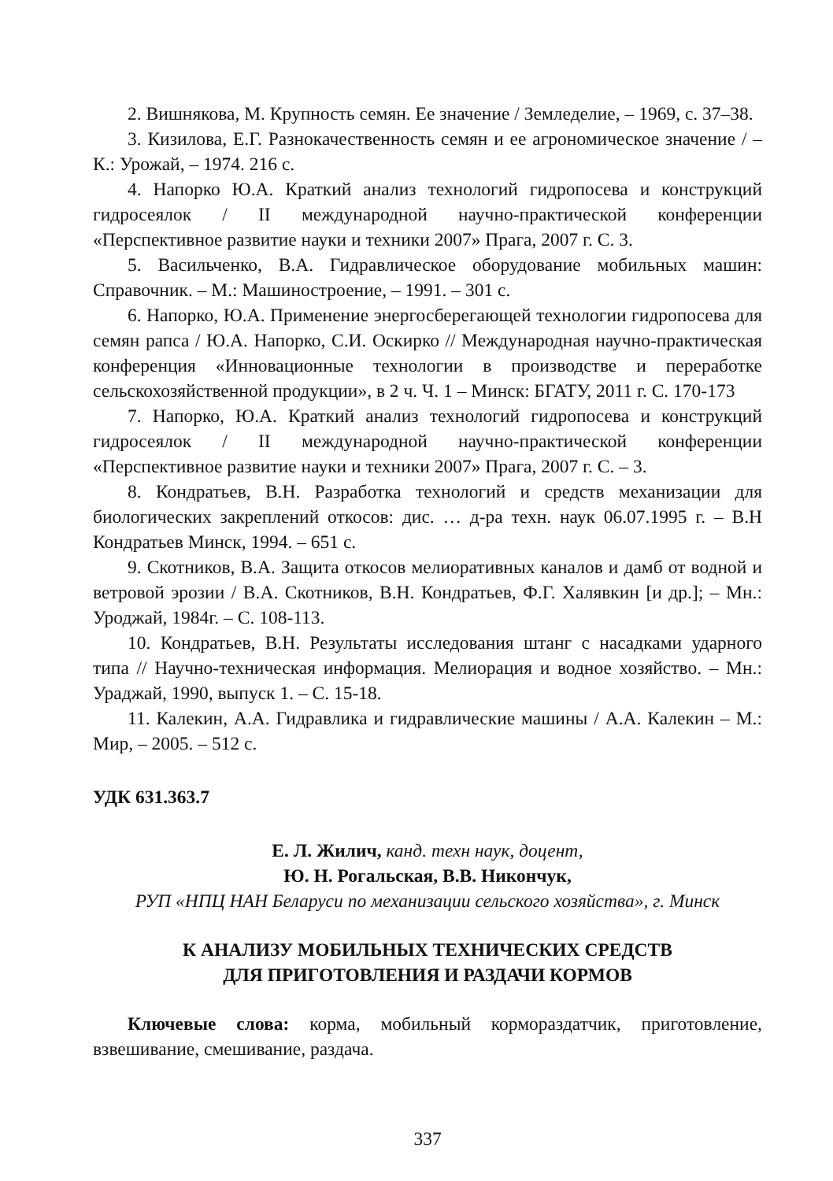2. Вишнякова, М. Крупность семян. Ее значение / Земледелие, – 1969, с. 37–38.
3. Кизилова, Е.Г. Разнокачественность семян и ее агрономическое значение / – К.: Урожай, – 1974. 216 с.
4. Напорко Ю.А. Краткий анализ технологий гидропосева и конструкций гидросеялок / II международной научно-практической конференции «Перспективное развитие науки и техники 2007» Прага, 2007 г. С. 3.
5. Васильченко, В.А. Гидравлическое оборудование мобильных машин: Справочник. – М.: Машиностроение, – 1991. – 301 с.
6. Напорко, Ю.А. Применение энергосберегающей технологии гидропосева для семян рапса / Ю.А. Напорко, С.И. Оскирко // Международная научно-практическая конференция «Инновационные технологии в производстве и переработке сельскохозяйственной продукции», в 2 ч. Ч. 1 – Минск: БГАТУ, 2011 г. С. 170-173
7. Напорко, Ю.А. Краткий анализ технологий гидропосева и конструкций гидросеялок / II международной научно-практической конференции «Перспективное развитие науки и техники 2007» Прага, 2007 г. С. – 3.
8. Кондратьев, В.Н. Разработка технологий и средств механизации для биологических закреплений откосов: дис. … д-ра техн. наук 06.07.1995 г. – В.Н Кондратьев Минск, 1994. – 651 с.
9. Скотников, В.А. Защита откосов мелиоративных каналов и дамб от водной и ветровой эрозии / В.А. Скотников, В.Н. Кондратьев, Ф.Г. Халявкин [и др.]; – Мн.: Уроджай, 1984г. – С. 108-113.
10. Кондратьев, В.Н. Результаты исследования штанг с насадками ударного типа // Научно-техническая информация. Мелиорация и водное хозяйство. – Мн.: Ураджай, 1990, выпуск 1. – С. 15-18.
11. Калекин, А.А. Гидравлика и гидравлические машины / А.А. Калекин – М.: Мир, – 2005. – 512 с.
УДК 631.363.7
Е. Л. Жилич, канд. техн наук, доцент,
Ю. Н. Рогальская, В.В. Никончук,
РУП «НПЦ НАН Беларуси по механизации сельского хозяйства», г. Минск
К АНАЛИЗУ МОБИЛЬНЫХ ТЕХНИЧЕСКИХ СРЕДСТВ
ДЛЯ ПРИГОТОВЛЕНИЯ И РАЗДАЧИ КОРМОВ
Ключевые слова: корма, мобильный кормораздатчик, приготовление, взвешивание, смешивание, раздача.
337